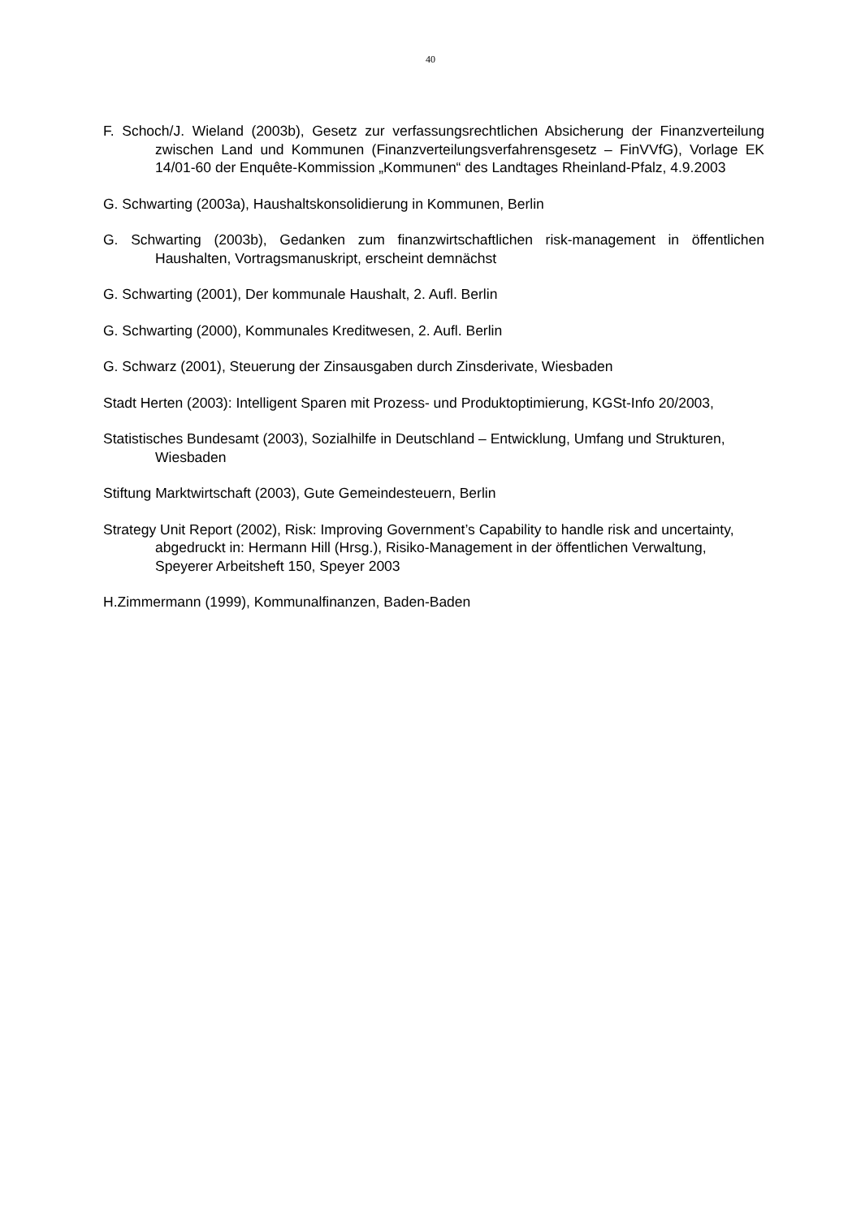40
F. Schoch/J. Wieland (2003b), Gesetz zur verfassungsrechtlichen Absicherung der Finanzverteilung zwischen Land und Kommunen (Finanzverteilungsverfahrensgesetz – FinVVfG), Vorlage EK 14/01-60 der Enquête-Kommission „Kommunen“ des Landtages Rheinland-Pfalz, 4.9.2003
G. Schwarting (2003a), Haushaltskonsolidierung in Kommunen, Berlin
G. Schwarting (2003b), Gedanken zum finanzwirtschaftlichen risk-management in öffentlichen Haushalten, Vortragsmanuskript, erscheint demnächst
G. Schwarting (2001), Der kommunale Haushalt, 2. Aufl. Berlin
G. Schwarting (2000), Kommunales Kreditwesen, 2. Aufl. Berlin
G. Schwarz (2001), Steuerung der Zinsausgaben durch Zinsderivate, Wiesbaden
Stadt Herten (2003): Intelligent Sparen mit Prozess- und Produktoptimierung, KGSt-Info 20/2003,
Statistisches Bundesamt (2003), Sozialhilfe in Deutschland – Entwicklung, Umfang und Strukturen, Wiesbaden
Stiftung Marktwirtschaft (2003), Gute Gemeindesteuern, Berlin
Strategy Unit Report (2002), Risk: Improving Government’s Capability to handle risk and uncertainty, abgedruckt in: Hermann Hill (Hrsg.), Risiko-Management in der öffentlichen Verwaltung, Speyerer Arbeitsheft 150, Speyer 2003
H.Zimmermann (1999), Kommunalfinanzen, Baden-Baden